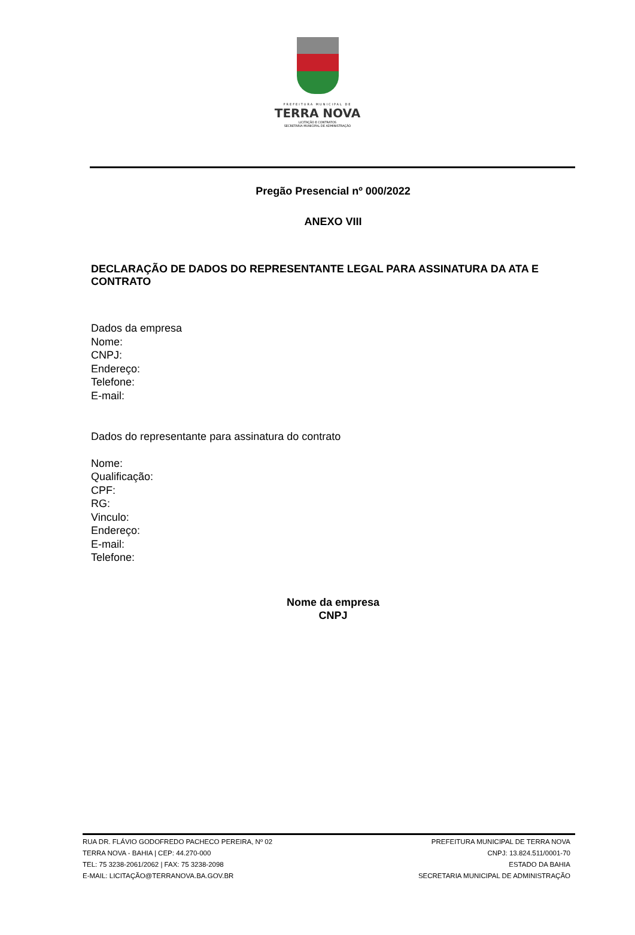PREFEITURA MUNICIPAL DE
TERRA NOVA
LICITAÇÃO E CONTRATOS
SECRETARIA MUNICIPAL DE ADMINISTRAÇÃO
Pregão Presencial nº 000/2022
ANEXO VIII
DECLARAÇÃO DE DADOS DO REPRESENTANTE LEGAL PARA ASSINATURA DA ATA E CONTRATO
Dados da empresa
Nome:
CNPJ:
Endereço:
Telefone:
E-mail:
Dados do representante para assinatura do contrato
Nome:
Qualificação:
CPF:
RG:
Vinculo:
Endereço:
E-mail:
Telefone:
Nome da empresa
CNPJ
RUA DR. FLÁVIO GODOFREDO PACHECO PEREIRA, Nº 02
TERRA NOVA - BAHIA | CEP: 44.270-000
TEL: 75 3238-2061/2062 | FAX: 75 3238-2098
E-MAIL: LICITAÇÃO@TERRANOVA.BA.GOV.BR
PREFEITURA MUNICIPAL DE TERRA NOVA
CNPJ: 13.824.511/0001-70
ESTADO DA BAHIA
SECRETARIA MUNICIPAL DE ADMINISTRAÇÃO